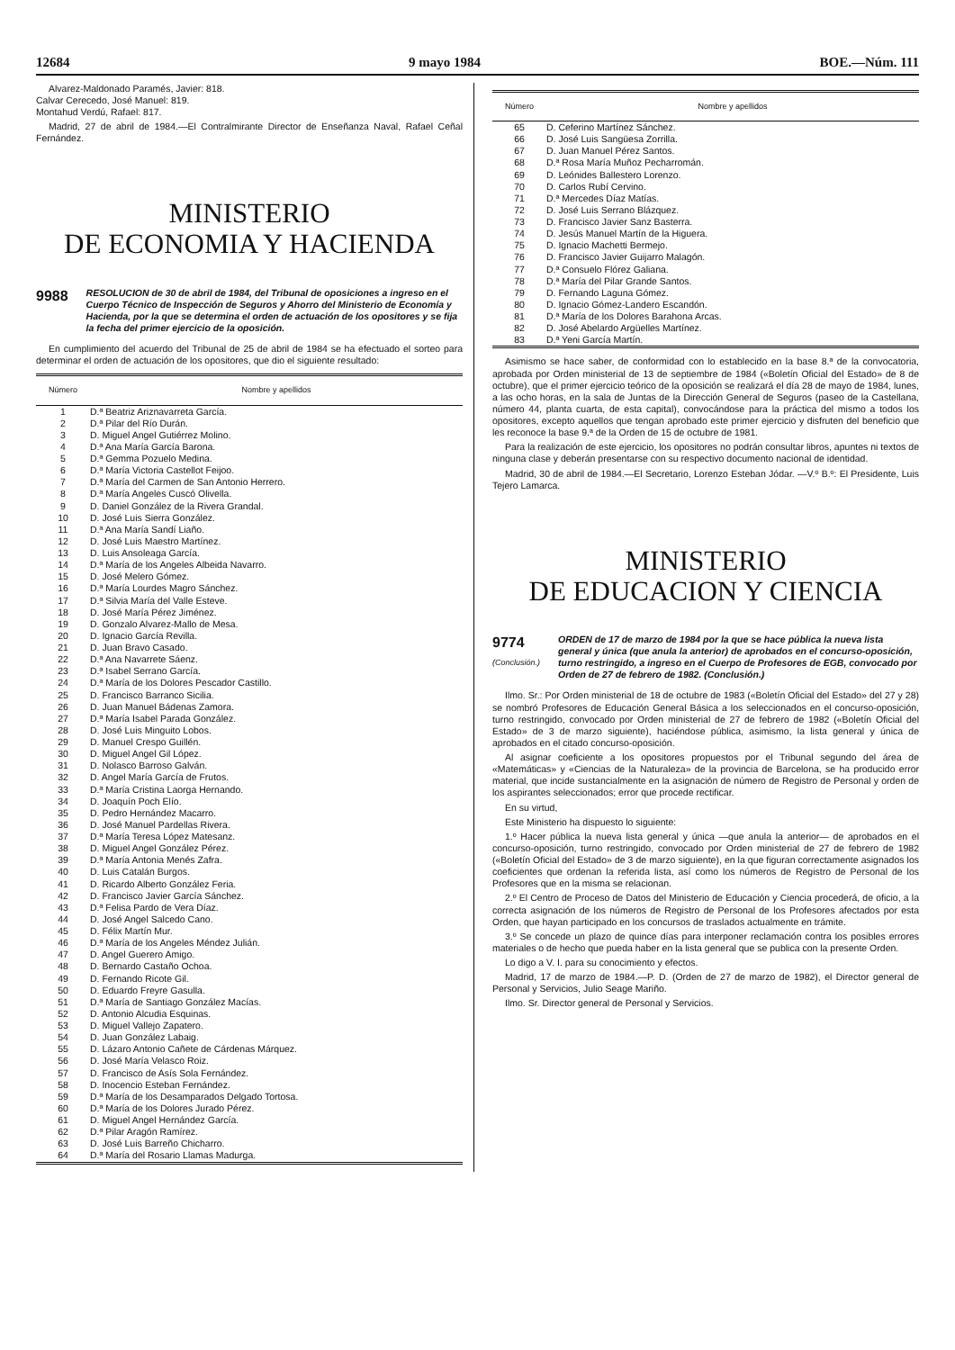12684 9 mayo 1984 BOE.—Núm. 111
Alvarez-Maldonado Paramés, Javier: 818.
Calvar Cerecedo, José Manuel: 819.
Montahud Verdú, Rafael: 817.
Madrid, 27 de abril de 1984.—El Contralmirante Director de Enseñanza Naval, Rafael Ceñal Fernández.
MINISTERIO
DE ECONOMIA Y HACIENDA
9988
RESOLUCION de 30 de abril de 1984, del Tribunal de oposiciones a ingreso en el Cuerpo Técnico de Inspección de Seguros y Ahorro del Ministerio de Economía y Hacienda, por la que se determina el orden de actuación de los opositores y se fija la fecha del primer ejercicio de la oposición.
En cumplimiento del acuerdo del Tribunal de 25 de abril de 1984 se ha efectuado el sorteo para determinar el orden de actuación de los opositores, que dio el siguiente resultado:
| Número | Nombre y apellidos |
| --- | --- |
| 1 | D.ª Beatriz Ariznavarreta García. |
| 2 | D.ª Pilar del Río Durán. |
| 3 | D. Miguel Angel Gutiérrez Molino. |
| 4 | D.ª Ana María García Barona. |
| 5 | D.ª Gemma Pozuelo Medina. |
| 6 | D.ª María Victoria Castellot Feijoo. |
| 7 | D.ª María del Carmen de San Antonio Herrero. |
| 8 | D.ª María Angeles Cuscó Olivella. |
| 9 | D. Daniel González de la Rivera Grandal. |
| 10 | D. José Luis Sierra González. |
| 11 | D.ª Ana María Sandí Liaño. |
| 12 | D. José Luis Maestro Martínez. |
| 13 | D. Luis Ansoleaga García. |
| 14 | D.ª María de los Angeles Albeida Navarro. |
| 15 | D. José Melero Gómez. |
| 16 | D.ª María Lourdes Magro Sánchez. |
| 17 | D.ª Silvia María del Valle Esteve. |
| 18 | D. José María Pérez Jiménez. |
| 19 | D. Gonzalo Alvarez-Mallo de Mesa. |
| 20 | D. Ignacio García Revilla. |
| 21 | D. Juan Bravo Casado. |
| 22 | D.ª Ana Navarrete Sáenz. |
| 23 | D.ª Isabel Serrano García. |
| 24 | D.ª María de los Dolores Pescador Castillo. |
| 25 | D. Francisco Barranco Sicilia. |
| 26 | D. Juan Manuel Bádenas Zamora. |
| 27 | D.ª María Isabel Parada González. |
| 28 | D. José Luis Minguito Lobos. |
| 29 | D. Manuel Crespo Guillén. |
| 30 | D. Miguel Angel Gil López. |
| 31 | D. Nolasco Barroso Galván. |
| 32 | D. Angel María García de Frutos. |
| 33 | D.ª María Cristina Laorga Hernando. |
| 34 | D. Joaquín Poch Elío. |
| 35 | D. Pedro Hernández Macarro. |
| 36 | D. José Manuel Pardellas Rivera. |
| 37 | D.ª María Teresa López Matesanz. |
| 38 | D. Miguel Angel González Pérez. |
| 39 | D.ª María Antonia Menés Zafra. |
| 40 | D. Luis Catalán Burgos. |
| 41 | D. Ricardo Alberto González Feria. |
| 42 | D. Francisco Javier García Sánchez. |
| 43 | D.ª Felisa Pardo de Vera Díaz. |
| 44 | D. José Angel Salcedo Cano. |
| 45 | D. Félix Martín Mur. |
| 46 | D.ª María de los Angeles Méndez Julián. |
| 47 | D. Angel Guerero Amigo. |
| 48 | D. Bernardo Castaño Ochoa. |
| 49 | D. Fernando Ricote Gil. |
| 50 | D. Eduardo Freyre Gasulla. |
| 51 | D.ª María de Santiago González Macías. |
| 52 | D. Antonio Alcudia Esquinas. |
| 53 | D. Miguel Vallejo Zapatero. |
| 54 | D. Juan González Labaig. |
| 55 | D. Lázaro Antonio Cañete de Cárdenas Márquez. |
| 56 | D. José María Velasco Roiz. |
| 57 | D. Francisco de Asís Sola Fernández. |
| 58 | D. Inocencio Esteban Fernández. |
| 59 | D.ª María de los Desamparados Delgado Tortosa. |
| 60 | D.ª María de los Dolores Jurado Pérez. |
| 61 | D. Miguel Angel Hernández García. |
| 62 | D.ª Pilar Aragón Ramírez. |
| 63 | D. José Luis Barreño Chicharro. |
| 64 | D.ª María del Rosario Llamas Madurga. |
| Número | Nombre y apellidos |
| --- | --- |
| 65 | D. Ceferino Martínez Sánchez. |
| 66 | D. José Luis Sangüesa Zorrilla. |
| 67 | D. Juan Manuel Pérez Santos. |
| 68 | D.ª Rosa María Muñoz Pecharromán. |
| 69 | D. Leónides Ballestero Lorenzo. |
| 70 | D. Carlos Rubí Cervino. |
| 71 | D.ª Mercedes Díaz Matías. |
| 72 | D. José Luis Serrano Blázquez. |
| 73 | D. Francisco Javier Sanz Basterra. |
| 74 | D. Jesús Manuel Martín de la Higuera. |
| 75 | D. Ignacio Machetti Bermejo. |
| 76 | D. Francisco Javier Guijarro Malagón. |
| 77 | D.ª Consuelo Flórez Galiana. |
| 78 | D.ª María del Pilar Grande Santos. |
| 79 | D. Fernando Laguna Gómez. |
| 80 | D. Ignacio Gómez-Landero Escandón. |
| 81 | D.ª María de los Dolores Barahona Arcas. |
| 82 | D. José Abelardo Argüelles Martínez. |
| 83 | D.ª Yeni García Martín. |
Asimismo se hace saber, de conformidad con lo establecido en la base 8.ª de la convocatoria, aprobada por Orden ministerial de 13 de septiembre de 1984 («Boletín Oficial del Estado» de 8 de octubre), que el primer ejercicio teórico de la oposición se realizará el día 28 de mayo de 1984, lunes, a las ocho horas, en la sala de Juntas de la Dirección General de Seguros (paseo de la Castellana, número 44, planta cuarta, de esta capital), convocándose para la práctica del mismo a todos los opositores, excepto aquellos que tengan aprobado este primer ejercicio y disfruten del beneficio que les reconoce la base 9.ª de la Orden de 15 de octubre de 1981.
Para la realización de este ejercicio, los opositores no podrán consultar libros, apuntes ni textos de ninguna clase y deberán presentarse con su respectivo documento nacional de identidad.
Madrid, 30 de abril de 1984.—El Secretario, Lorenzo Esteban Jódar. —V.º B.º: El Presidente, Luis Tejero Lamarca.
MINISTERIO
DE EDUCACION Y CIENCIA
9774
(Conclusión.)
ORDEN de 17 de marzo de 1984 por la que se hace pública la nueva lista general y única (que anula la anterior) de aprobados en el concurso-oposición, turno restringido, a ingreso en el Cuerpo de Profesores de EGB, convocado por Orden de 27 de febrero de 1982. (Conclusión.)
Ilmo. Sr.: Por Orden ministerial de 18 de octubre de 1983 («Boletín Oficial del Estado» del 27 y 28) se nombró Profesores de Educación General Básica a los seleccionados en el concurso-oposición, turno restringido, convocado por Orden ministerial de 27 de febrero de 1982 («Boletín Oficial del Estado» de 3 de marzo siguiente), haciéndose pública, asimismo, la lista general y única de aprobados en el citado concurso-oposición.
Al asignar coeficiente a los opositores propuestos por el Tribunal segundo del área de «Matemáticas» y «Ciencias de la Naturaleza» de la provincia de Barcelona, se ha producido error material, que incide sustancialmente en la asignación de número de Registro de Personal y orden de los aspirantes seleccionados; error que procede rectificar.
En su virtud,
Este Ministerio ha dispuesto lo siguiente:
1.º Hacer pública la nueva lista general y única —que anula la anterior— de aprobados en el concurso-oposición, turno restringido, convocado por Orden ministerial de 27 de febrero de 1982 («Boletín Oficial del Estado» de 3 de marzo siguiente), en la que figuran correctamente asignados los coeficientes que ordenan la referida lista, así como los números de Registro de Personal de los Profesores que en la misma se relacionan.
2.º El Centro de Proceso de Datos del Ministerio de Educación y Ciencia procederá, de oficio, a la correcta asignación de los números de Registro de Personal de los Profesores afectados por esta Orden, que hayan participado en los concursos de traslados actualmente en trámite.
3.º Se concede un plazo de quince días para interponer reclamación contra los posibles errores materiales o de hecho que pueda haber en la lista general que se publica con la presente Orden.
Lo digo a V. I. para su conocimiento y efectos.
Madrid, 17 de marzo de 1984.—P. D. (Orden de 27 de marzo de 1982), el Director general de Personal y Servicios, Julio Seage Mariño.
Ilmo. Sr. Director general de Personal y Servicios.